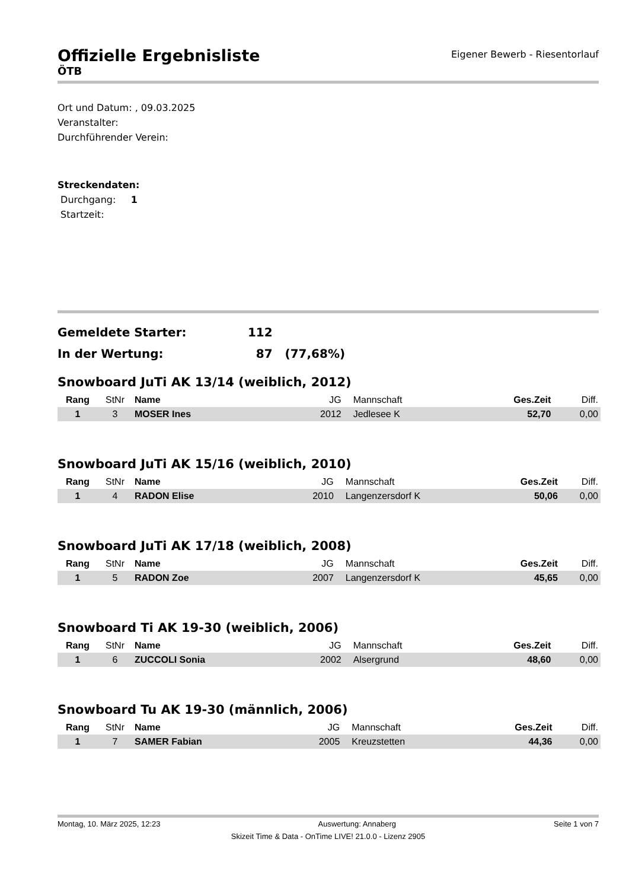Offizielle Ergebnisliste
Eigener Bewerb - Riesentorlauf
ÖTB
Ort und Datum: , 09.03.2025
Veranstalter:
Durchführender Verein:
Streckendaten:
Durchgang: 1
Startzeit:
Gemeldete Starter: 112
In der Wertung: 87 (77,68%)
Snowboard JuTi AK 13/14 (weiblich, 2012)
| Rang | StNr | Name | JG | Mannschaft | Ges.Zeit | Diff. |
| --- | --- | --- | --- | --- | --- | --- |
| 1 | 3 | MOSER Ines | 2012 | Jedlesee K | 52,70 | 0,00 |
Snowboard JuTi AK 15/16 (weiblich, 2010)
| Rang | StNr | Name | JG | Mannschaft | Ges.Zeit | Diff. |
| --- | --- | --- | --- | --- | --- | --- |
| 1 | 4 | RADON Elise | 2010 | Langenzersdorf K | 50,06 | 0,00 |
Snowboard JuTi AK 17/18 (weiblich, 2008)
| Rang | StNr | Name | JG | Mannschaft | Ges.Zeit | Diff. |
| --- | --- | --- | --- | --- | --- | --- |
| 1 | 5 | RADON Zoe | 2007 | Langenzersdorf K | 45,65 | 0,00 |
Snowboard Ti AK 19-30 (weiblich, 2006)
| Rang | StNr | Name | JG | Mannschaft | Ges.Zeit | Diff. |
| --- | --- | --- | --- | --- | --- | --- |
| 1 | 6 | ZUCCOLI Sonia | 2002 | Alsergrund | 48,60 | 0,00 |
Snowboard Tu AK 19-30 (männlich, 2006)
| Rang | StNr | Name | JG | Mannschaft | Ges.Zeit | Diff. |
| --- | --- | --- | --- | --- | --- | --- |
| 1 | 7 | SAMER Fabian | 2005 | Kreuzstetten | 44,36 | 0,00 |
Montag, 10. März 2025, 12:23 Auswertung: Annaberg Seite 1 von 7
Skizeit Time & Data - OnTime LIVE! 21.0.0 - Lizenz 2905